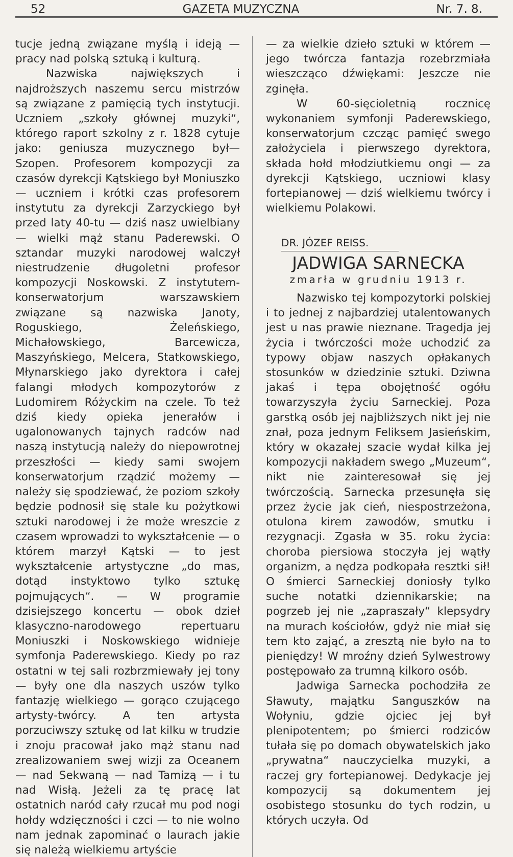52 GAZETA MUZYCZNA Nr. 7. 8.
tucje jedną związane myślą i ideją — pracy nad polską sztuką i kulturą.
Nazwiska największych i najdroższych naszemu sercu mistrzów są związane z pamięcią tych instytucji. Uczniem „szkoły głównej muzyki“, którego raport szkolny z r. 1828 cytuje jako: geniusza muzycznego był—Szopen. Profesorem kompozycji za czasów dyrekcji Kątskiego był Moniuszko — uczniem i krótki czas profesorem instytutu za dyrekcji Zarzyckiego był przed laty 40-tu — dziś nasz uwielbiany — wielki mąż stanu Paderewski. O sztandar muzyki narodowej walczył niestrudzenie długoletni profesor kompozycji Noskowski. Z instytutem-konserwatorjum warszawskiem związane są nazwiska Janoty, Roguskiego, Żeleńskiego, Michałowskiego, Barcewicza, Maszyńskiego, Melcera, Statkowskiego, Młynarskiego jako dyrektora i całej falangi młodych kompozytorów z Ludomirem Różyckim na czele. To też dziś kiedy opieka jenerałów i ugalonowanych tajnych radców nad naszą instytucją należy do niepowrotnej przeszłości — kiedy sami swojem konserwatorjum rządzić możemy — należy się spodziewać, że poziom szkoły będzie podnosił się stale ku pożytkowi sztuki narodowej i że może wreszcie z czasem wprowadzi to wykształcenie — o którem marzył Kątski — to jest wykształcenie artystyczne „do mas, dotąd instyktowo tylko sztukę pojmujących“. — W programie dzisiejszego koncertu — obok dzieł klasyczno-narodowego repertuaru Moniuszki i Noskowskiego widnieje symfonja Paderewskiego. Kiedy po raz ostatni w tej sali rozbrzmiewały jej tony — były one dla naszych uszów tylko fantazję wielkiego — gorąco czującego artysty-twórcy. A ten artysta porzuciwszy sztukę od lat kilku w trudzie i znoju pracował jako mąż stanu nad zrealizowaniem swej wizji za Oceanem — nad Sekwaną — nad Tamizą — i tu nad Wisłą. Jeżeli za tę pracę lat ostatnich naród cały rzucał mu pod nogi hołdy wdzięczności i czci — to nie wolno nam jednak zapominać o laurach jakie się należą wielkiemu artyście
— za wielkie dzieło sztuki w którem — jego twórcza fantazja rozebrzmiała wieszcząco dźwiękami: Jeszcze nie zginęła.
W 60-sięcioletnią rocznicę wykonaniem symfonji Paderewskiego, konserwatorjum czcząc pamięć swego założyciela i pierwszego dyrektora, składa hołd młodziutkiemu ongi — za dyrekcji Kątskiego, uczniowi klasy fortepianowej — dziś wielkiemu twórcy i wielkiemu Polakowi.
DR. JÓZEF REISS.
JADWIGA SARNECKA
zmarła w grudniu 1913 r.
Nazwisko tej kompozytorki polskiej i to jednej z najbardziej utalentowanych jest u nas prawie nieznane. Tragedja jej życia i twórczości może uchodzić za typowy objaw naszych opłakanych stosunków w dziedzinie sztuki. Dziwna jakaś i tępa obojętność ogółu towarzyszyła życiu Sarneckiej. Poza garstką osób jej najbliższych nikt jej nie znał, poza jednym Feliksem Jasieńskim, który w okazałej szacie wydał kilka jej kompozycji nakładem swego „Muzeum“, nikt nie zainteresował się jej twórczością. Sarnecka przesunęła się przez życie jak cień, niespostrzeżona, otulona kirem zawodów, smutku i rezygnacji. Zgasła w 35. roku życia: choroba piersiowa stoczyła jej wątły organizm, a nędza podkopała resztki sił! O śmierci Sarneckiej doniosły tylko suche notatki dziennikarskie; na pogrzeb jej nie „zapraszały“ klepsydry na murach kościołów, gdyż nie miał się tem kto zająć, a zresztą nie było na to pieniędzy! W mroźny dzień Sylwestrowy postępowało za trumną kilkoro osób.
Jadwiga Sarnecka pochodziła ze Sławuty, majątku Sanguszków na Wołyniu, gdzie ojciec jej był plenipotentem; po śmierci rodziców tułała się po domach obywatelskich jako „prywatna“ nauczycielka muzyki, a raczej gry fortepianowej. Dedykacje jej kompozycij są dokumentem jej osobistego stosunku do tych rodzin, u których uczyła. Od